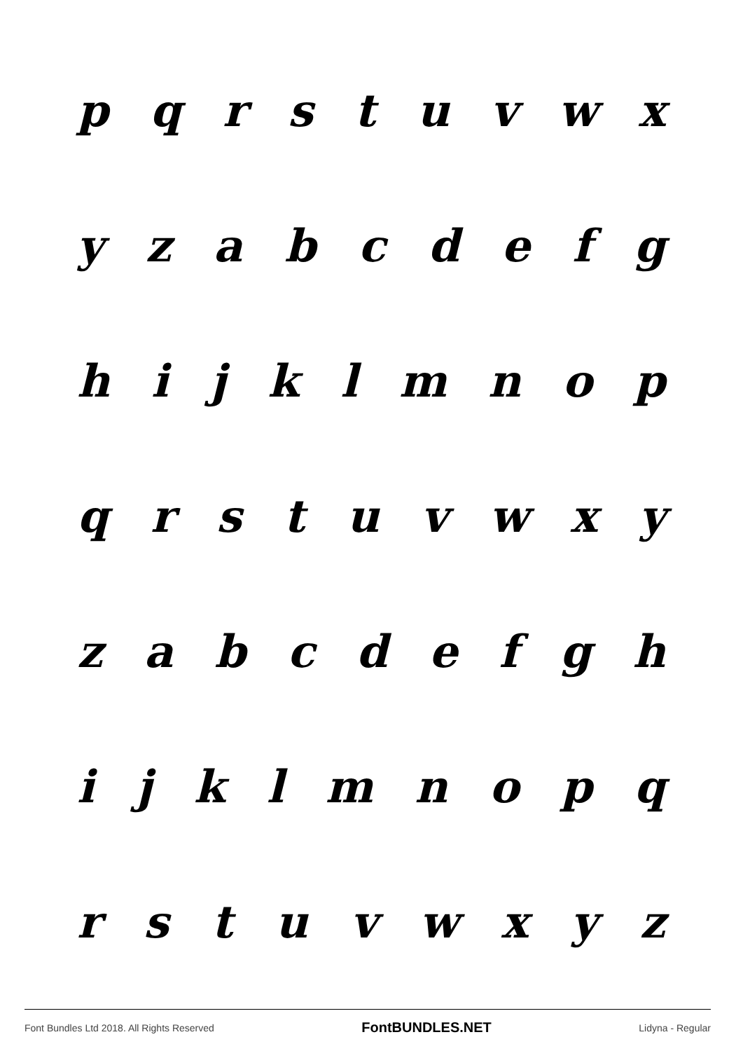pqrstuvwx
yzabcdefg
hijklmnop
qrstuvwxy
zabcdefgh
ijklmnopq
rstuvwxyz
Font Bundles Ltd 2018. All Rights Reserved FontBUNDLES.NET Lidyna - Regular